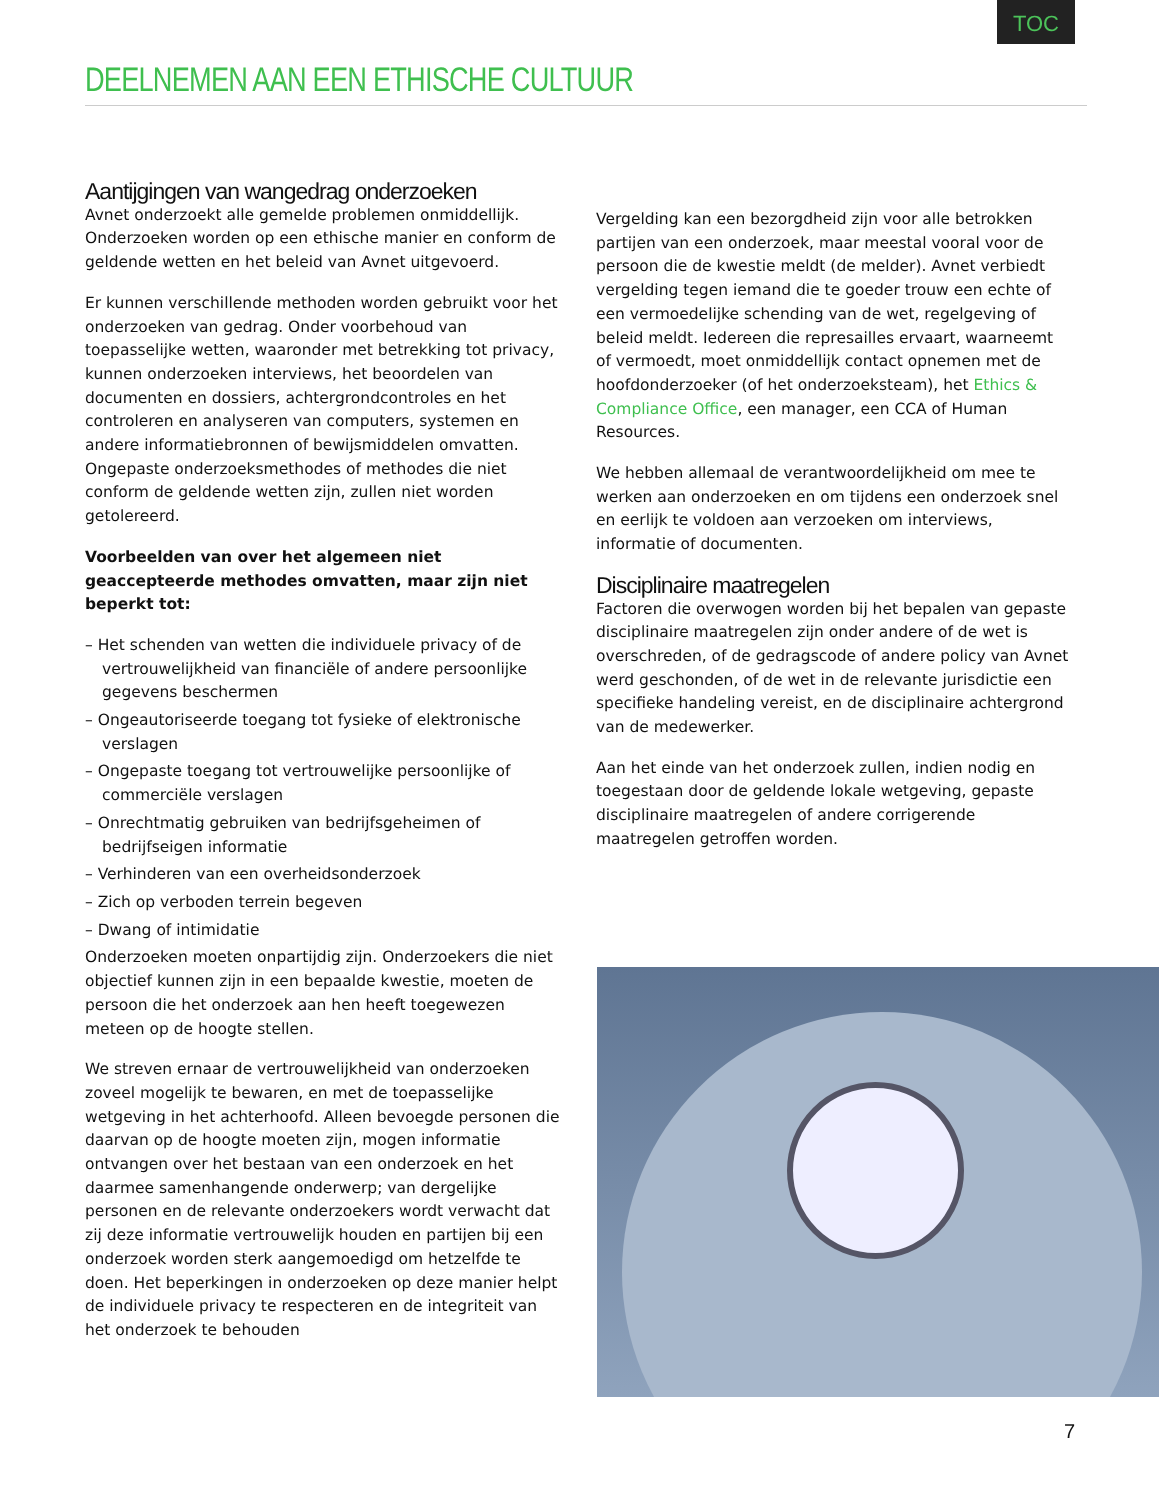TOC
DEELNEMEN AAN EEN ETHISCHE CULTUUR
Aantijgingen van wangedrag onderzoeken
Avnet onderzoekt alle gemelde problemen onmiddellijk. Onderzoeken worden op een ethische manier en conform de geldende wetten en het beleid van Avnet uitgevoerd.
Er kunnen verschillende methoden worden gebruikt voor het onderzoeken van gedrag. Onder voorbehoud van toepasselijke wetten, waaronder met betrekking tot privacy, kunnen onderzoeken interviews, het beoordelen van documenten en dossiers, achtergrondcontroles en het controleren en analyseren van computers, systemen en andere informatiebronnen of bewijsmiddelen omvatten. Ongepaste onderzoeksmethodes of methodes die niet conform de geldende wetten zijn, zullen niet worden getolereerd.
Voorbeelden van over het algemeen niet geaccepteerde methodes omvatten, maar zijn niet beperkt tot:
– Het schenden van wetten die individuele privacy of de vertrouwelijkheid van financiële of andere persoonlijke gegevens beschermen
– Ongeautoriseerde toegang tot fysieke of elektronische verslagen
– Ongepaste toegang tot vertrouwelijke persoonlijke of commerciële verslagen
– Onrechtmatig gebruiken van bedrijfsgeheimen of bedrijfseigen informatie
– Verhinderen van een overheidsonderzoek
– Zich op verboden terrein begeven
– Dwang of intimidatie
Onderzoeken moeten onpartijdig zijn. Onderzoekers die niet objectief kunnen zijn in een bepaalde kwestie, moeten de persoon die het onderzoek aan hen heeft toegewezen meteen op de hoogte stellen.
We streven ernaar de vertrouwelijkheid van onderzoeken zoveel mogelijk te bewaren, en met de toepasselijke wetgeving in het achterhoofd. Alleen bevoegde personen die daarvan op de hoogte moeten zijn, mogen informatie ontvangen over het bestaan van een onderzoek en het daarmee samenhangende onderwerp; van dergelijke personen en de relevante onderzoekers wordt verwacht dat zij deze informatie vertrouwelijk houden en partijen bij een onderzoek worden sterk aangemoedigd om hetzelfde te doen. Het beperkingen in onderzoeken op deze manier helpt de individuele privacy te respecteren en de integriteit van het onderzoek te behouden
Vergelding kan een bezorgdheid zijn voor alle betrokken partijen van een onderzoek, maar meestal vooral voor de persoon die de kwestie meldt (de melder). Avnet verbiedt vergelding tegen iemand die te goeder trouw een echte of een vermoedelijke schending van de wet, regelgeving of beleid meldt. Iedereen die represailles ervaart, waarneemt of vermoedt, moet onmiddellijk contact opnemen met de hoofdonderzoeker (of het onderzoeksteam), het Ethics & Compliance Office, een manager, een CCA of Human Resources.
We hebben allemaal de verantwoordelijkheid om mee te werken aan onderzoeken en om tijdens een onderzoek snel en eerlijk te voldoen aan verzoeken om interviews, informatie of documenten.
Disciplinaire maatregelen
Factoren die overwogen worden bij het bepalen van gepaste disciplinaire maatregelen zijn onder andere of de wet is overschreden, of de gedragscode of andere policy van Avnet werd geschonden, of de wet in de relevante jurisdictie een specifieke handeling vereist, en de disciplinaire achtergrond van de medewerker.
Aan het einde van het onderzoek zullen, indien nodig en toegestaan door de geldende lokale wetgeving, gepaste disciplinaire maatregelen of andere corrigerende maatregelen getroffen worden.
7